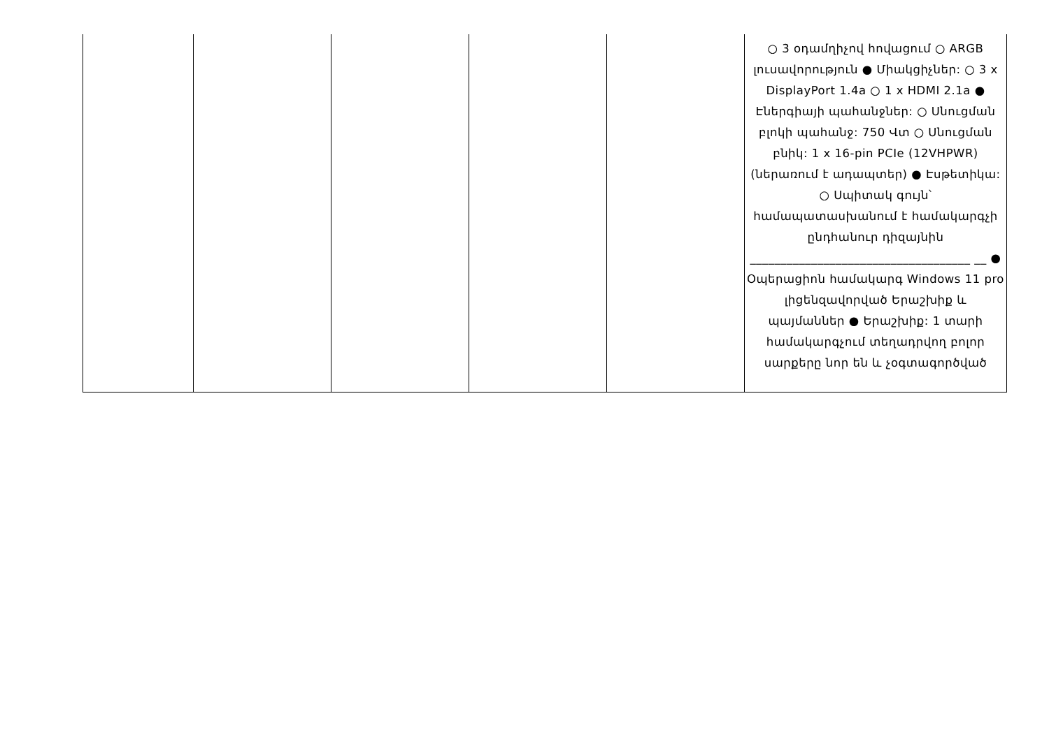| | | | | | ○ 3 օդամղիչով հովացում ○ ARGB լուսավորություն ● Միակցիչներ: ○ 3 x DisplayPort 1.4a ○ 1 x HDMI 2.1a ● Էներգիայի պահանջներ: ○ Սնուցման բլոկի պահանջ: 750 Վտ ○ Սնուցման բնիկ: 1 x 16-pin PCIe (12VHPWR) (ներառում է ադապտեր) ● Էսթետիկա: ○ Սպիտակ գույն՝ համապատասխանում է համակարգչի ընդհանուր դիզայնին ____________________________________ __ ● Օպերացիոն համակարգ Windows 11 pro լիցենզավորված Երաշխիք և պայմաններ ● Երաշխիք: 1 տարի համակարգչում տեղադրվող բոլոր սարքերը նոր են և չօգտագործված |